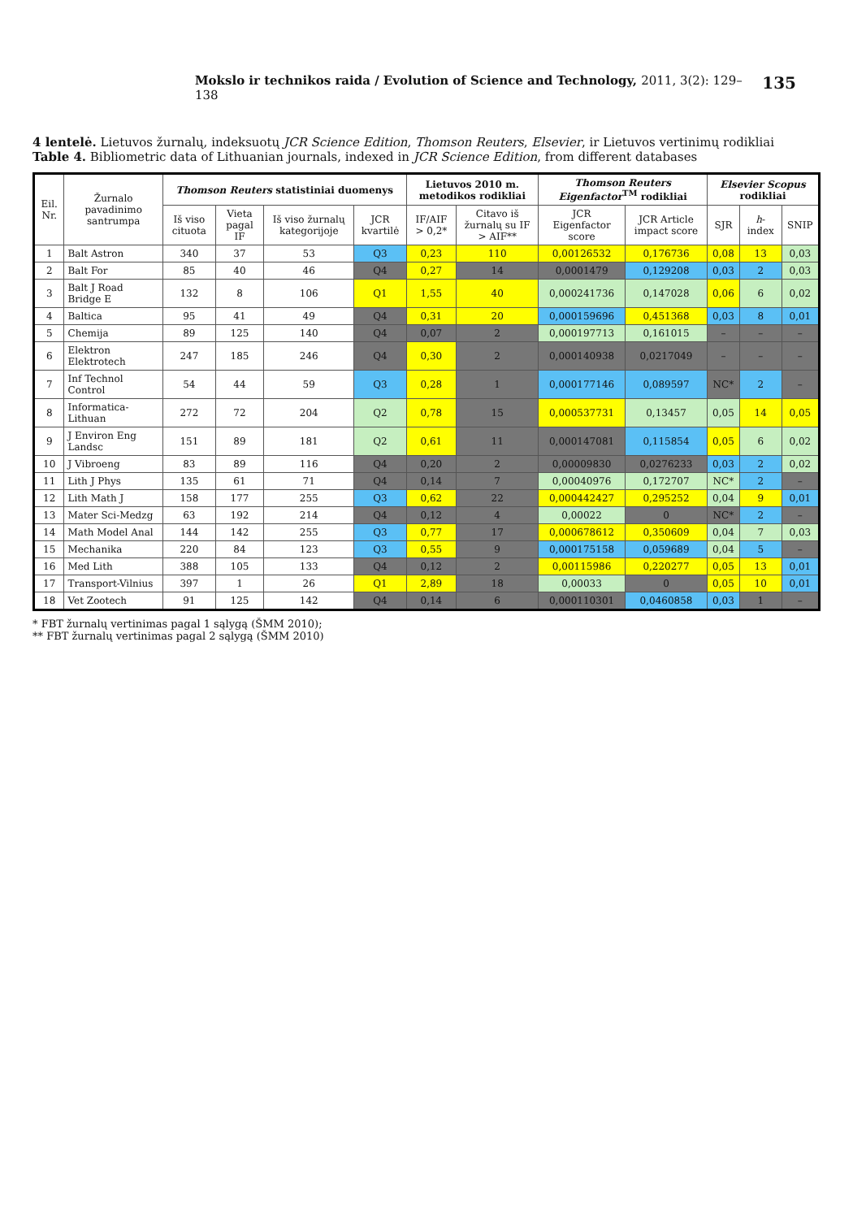Mokslo ir technikos raida / Evolution of Science and Technology, 2011, 3(2): 129–138 135
4 lentelė. Lietuvos žurnalų, indeksuotų JCR Science Edition, Thomson Reuters, Elsevier, ir Lietuvos vertinimų rodikliai
Table 4. Bibliometric data of Lithuanian journals, indexed in JCR Science Edition, from different databases
| Eil. Nr. | Žurnalo pavadinimo santrumpa | Thomson Reuters statistiniai duomenys | | | | Lietuvos 2010 m. metodikos rodikliai | | Thomson Reuters Eigenfactor<sup>TM</sup> rodikliai | | Elsevier Scopus rodikliai | | |
| --- | --- | --- | --- | --- | --- | --- | --- | --- | --- | --- | --- | --- |
| | | Iš viso cituota | Vieta pagal IF | Iš viso žurnalų kategorijoje | JCR kvartilė | IF/AIF > 0,2* | Citavo iš žurnalų su IF > AIF** | JCR Eigenfactor score | JCR Article impact score | SJR | h -index | SNIP |
| 1 | Balt Astron | 340 | 37 | 53 | Q3 | 0,23 | 110 | 0,00126532 | 0,176736 | 0,08 | 13 | 0,03 |
| 2 | Balt For | 85 | 40 | 46 | Q4 | 0,27 | 14 | 0,0001479 | 0,129208 | 0,03 | 2 | 0,03 |
| 3 | Balt J Road Bridge E | 132 | 8 | 106 | Q1 | 1,55 | 40 | 0,000241736 | 0,147028 | 0,06 | 6 | 0,02 |
| 4 | Baltica | 95 | 41 | 49 | Q4 | 0,31 | 20 | 0,000159696 | 0,451368 | 0,03 | 8 | 0,01 |
| 5 | Chemija | 89 | 125 | 140 | Q4 | 0,07 | 2 | 0,000197713 | 0,161015 | – | – | – |
| 6 | Elektron Elektrotech | 247 | 185 | 246 | Q4 | 0,30 | 2 | 0,000140938 | 0,0217049 | – | – | – |
| 7 | Inf Technol Control | 54 | 44 | 59 | Q3 | 0,28 | 1 | 0,000177146 | 0,089597 | NC* | 2 | – |
| 8 | Informatica-Lithuan | 272 | 72 | 204 | Q2 | 0,78 | 15 | 0,000537731 | 0,13457 | 0,05 | 14 | 0,05 |
| 9 | J Environ Eng Landsc | 151 | 89 | 181 | Q2 | 0,61 | 11 | 0,000147081 | 0,115854 | 0,05 | 6 | 0,02 |
| 10 | J Vibroeng | 83 | 89 | 116 | Q4 | 0,20 | 2 | 0,00009830 | 0,0276233 | 0,03 | 2 | 0,02 |
| 11 | Lith J Phys | 135 | 61 | 71 | Q4 | 0,14 | 7 | 0,00040976 | 0,172707 | NC* | 2 | – |
| 12 | Lith Math J | 158 | 177 | 255 | Q3 | 0,62 | 22 | 0,000442427 | 0,295252 | 0,04 | 9 | 0,01 |
| 13 | Mater Sci-Medzg | 63 | 192 | 214 | Q4 | 0,12 | 4 | 0,00022 | 0 | NC* | 2 | – |
| 14 | Math Model Anal | 144 | 142 | 255 | Q3 | 0,77 | 17 | 0,000678612 | 0,350609 | 0,04 | 7 | 0,03 |
| 15 | Mechanika | 220 | 84 | 123 | Q3 | 0,55 | 9 | 0,000175158 | 0,059689 | 0,04 | 5 | – |
| 16 | Med Lith | 388 | 105 | 133 | Q4 | 0,12 | 2 | 0,00115986 | 0,220277 | 0,05 | 13 | 0,01 |
| 17 | Transport-Vilnius | 397 | 1 | 26 | Q1 | 2,89 | 18 | 0,00033 | 0 | 0,05 | 10 | 0,01 |
| 18 | Vet Zootech | 91 | 125 | 142 | Q4 | 0,14 | 6 | 0,000110301 | 0,0460858 | 0,03 | 1 | – |
* FBT žurnalų vertinimas pagal 1 sąlygą (ŠMM 2010);
** FBT žurnalų vertinimas pagal 2 sąlygą (ŠMM 2010)